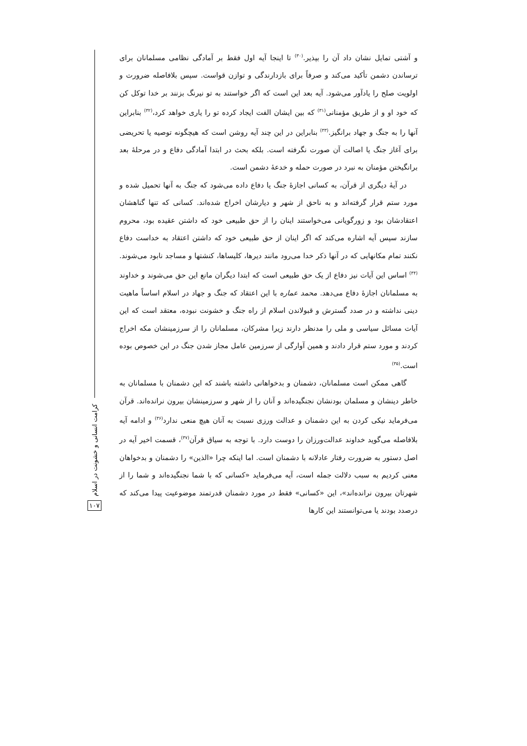و آشتی تمایل نشان داد آن را بپذیر.<sup>(۳۰)</sup> تا اینجا آیه اول فقط بر آمادگی نظامی مسلمانان برای ترساندن دشمن تأکید می‌کند و صرفاً برای بازدارندگی و توازن قواست. سپس بلافاصله ضرورت و اولویت صلح را یادآور می‌شود. آیه بعد این است که اگر خواستند به تو نیرنگ بزنند بر خدا توکل کن که خود او و از طریق مؤمنانی<sup>(۳۱)</sup> که بین ایشان الفت ایجاد کرده تو را یاری خواهد کرد،<sup>(۳۲)</sup> بنابراین آنها را به جنگ و جهاد برانگیز.<sup>(۳۳)</sup> بنابراین در این چند آیه روشن است که هیچگونه توصیه یا تحریضی برای آغاز جنگ یا اصالت آن صورت نگرفته است. بلکه بحث در ابتدا آمادگی دفاع و در مرحلهٔ بعد برانگیختن مؤمنان به نبرد در صورت حمله و خدعهٔ دشمن است.
در آیهٔ دیگری از قرآن، به کسانی اجازهٔ جنگ یا دفاع داده می‌شود که جنگ به آنها تحمیل شده و مورد ستم قرار گرفته‌اند و به ناحق از شهر و دیارشان اخراج شده‌اند. کسانی که تنها گناهشان اعتقادشان بود و زورگویانی می‌خواستند اینان را از حق طبیعی خود که داشتن عقیده بود، محروم سازند سپس آیه اشاره می‌کند که اگر اینان از حق طبیعی خود که داشتن اعتقاد به خداست دفاع نکنند تمام مکانهایی که در آنها ذکر خدا می‌رود مانند دیرها، کلیساها، کنشتها و مساجد نابود می‌شوند.<sup>(۳۴)</sup> اساس این آیات نیز دفاع از یک حق طبیعی است که ابتدا دیگران مانع این حق می‌شوند و خداوند به مسلمانان اجازهٔ دفاع می‌دهد. محمد عماره با این اعتقاد که جنگ و جهاد در اسلام اساساً ماهیت دینی نداشته و در صدد گسترش و قبولاندن اسلام از راه جنگ و خشونت نبوده، معتقد است که این آیات مسائل سیاسی و ملی را مدنظر دارند زیرا مشرکان، مسلمانان را از سرزمینشان مکه اخراج کردند و مورد ستم قرار دادند و همین آوارگی از سرزمین عامل مجاز شدن جنگ در این خصوص بوده است.<sup>(۳۵)</sup>
گاهی ممکن است مسلمانان، دشمنان و بدخواهانی داشته باشند که این دشمنان با مسلمانان به خاطر دینشان و مسلمان بودنشان نجنگیده‌اند و آنان را از شهر و سرزمینشان بیرون نرانده‌اند. قرآن می‌فرماید نیکی کردن به این دشمنان و عدالت ورزی نسبت به آنان هیچ منعی ندارد<sup>(۳۶)</sup> و ادامه آیه بلافاصله می‌گوید خداوند عدالت‌ورزان را دوست دارد. با توجه به سیاق قرآن<sup>(۳۷)</sup>، قسمت اخیر آیه در اصل دستور به ضرورت رفتار عادلانه با دشمنان است. اما اینکه چرا «الذین» را دشمنان و بدخواهان معنی کردیم به سبب دلالت جمله است، آیه می‌فرماید «کسانی که با شما نجنگیده‌اند و شما را از شهرتان بیرون نرانده‌اند»، این «کسانی» فقط در مورد دشمنان قدرتمند موضوعیت پیدا می‌کند که درصدد بودند یا می‌توانستند این کارها
کرامت انسانی و خشونت در اسلام
۱۰۷